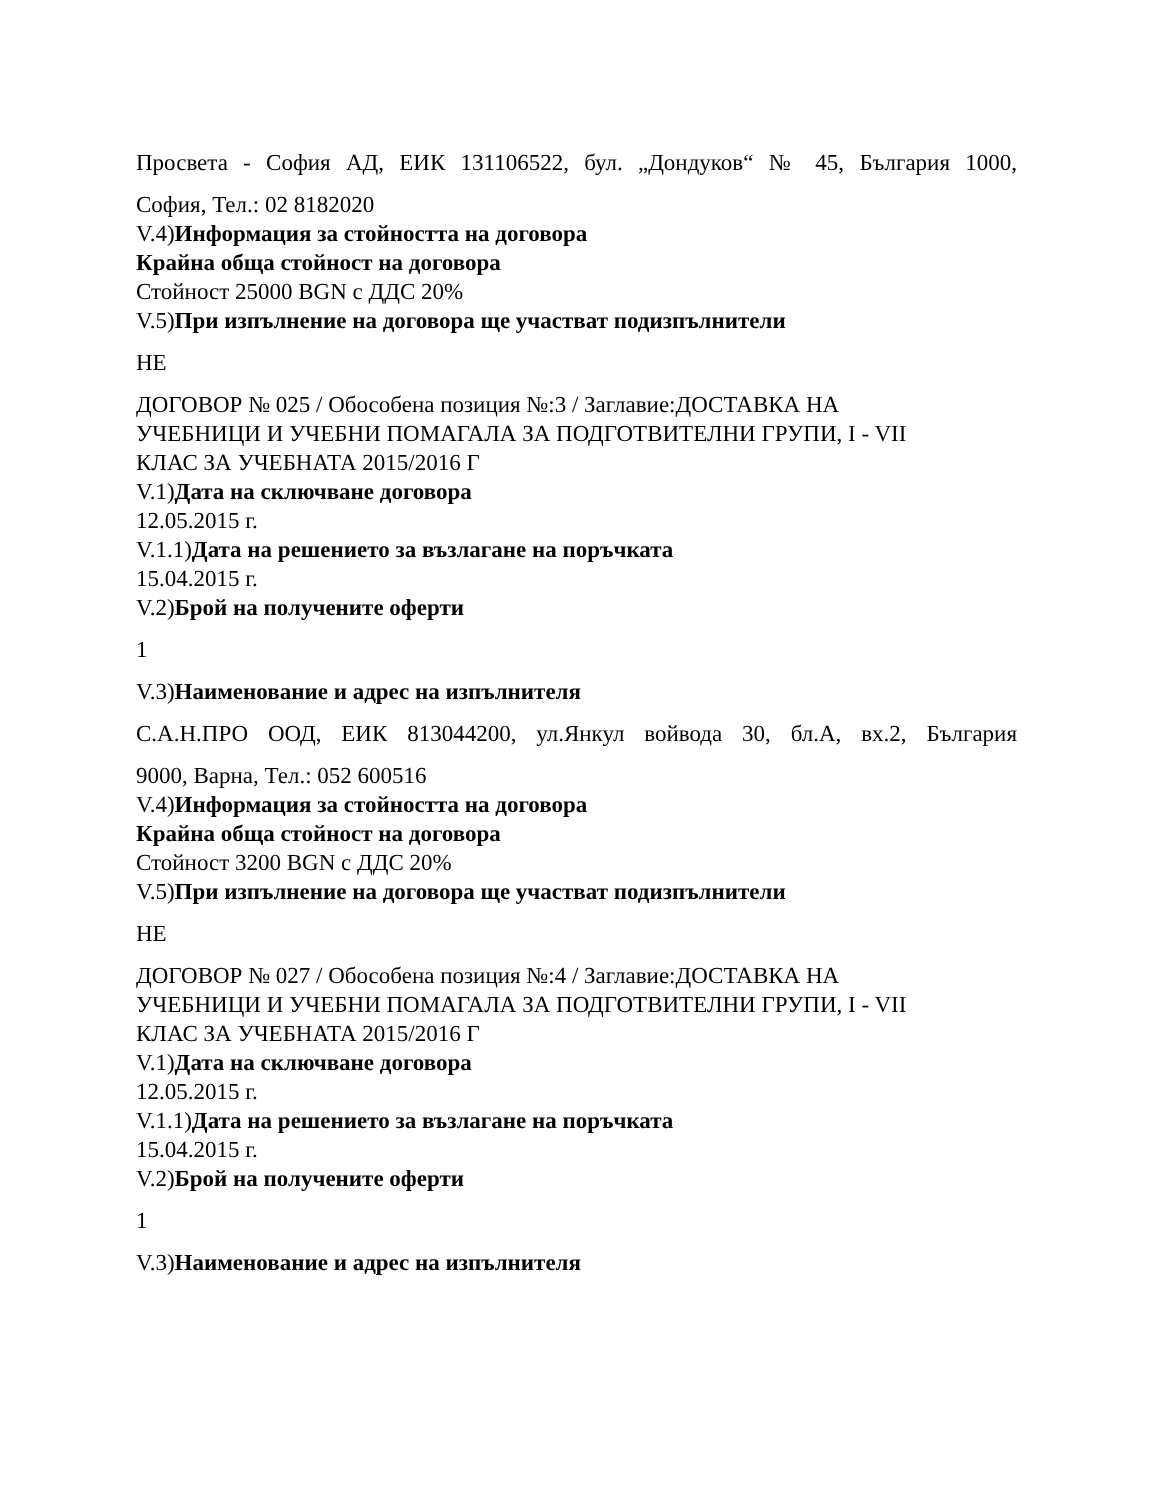Просвета - София АД, ЕИК 131106522, бул. „Дондуков“ № 45, България 1000,
София, Тел.: 02 8182020
V.4)Информация за стойността на договора
Крайна обща стойност на договора
Стойност 25000 BGN с ДДС 20%
V.5)При изпълнение на договора ще участват подизпълнители
НЕ
ДОГОВОР № 025 / Обособена позиция №:3 / Заглавие:ДОСТАВКА НА
УЧЕБНИЦИ И УЧЕБНИ ПОМАГАЛА ЗА ПОДГОТВИТЕЛНИ ГРУПИ, I - VII
КЛАС ЗА УЧЕБНАТА 2015/2016 Г
V.1)Дата на сключване договора
12.05.2015 г.
V.1.1)Дата на решението за възлагане на поръчката
15.04.2015 г.
V.2)Брой на получените оферти
1
V.3)Наименование и адрес на изпълнителя
С.А.Н.ПРО ООД, ЕИК 813044200, ул.Янкул войвода 30, бл.А, вх.2, България
9000, Варна, Тел.: 052 600516
V.4)Информация за стойността на договора
Крайна обща стойност на договора
Стойност 3200 BGN с ДДС 20%
V.5)При изпълнение на договора ще участват подизпълнители
НЕ
ДОГОВОР № 027 / Обособена позиция №:4 / Заглавие:ДОСТАВКА НА
УЧЕБНИЦИ И УЧЕБНИ ПОМАГАЛА ЗА ПОДГОТВИТЕЛНИ ГРУПИ, I - VII
КЛАС ЗА УЧЕБНАТА 2015/2016 Г
V.1)Дата на сключване договора
12.05.2015 г.
V.1.1)Дата на решението за възлагане на поръчката
15.04.2015 г.
V.2)Брой на получените оферти
1
V.3)Наименование и адрес на изпълнителя